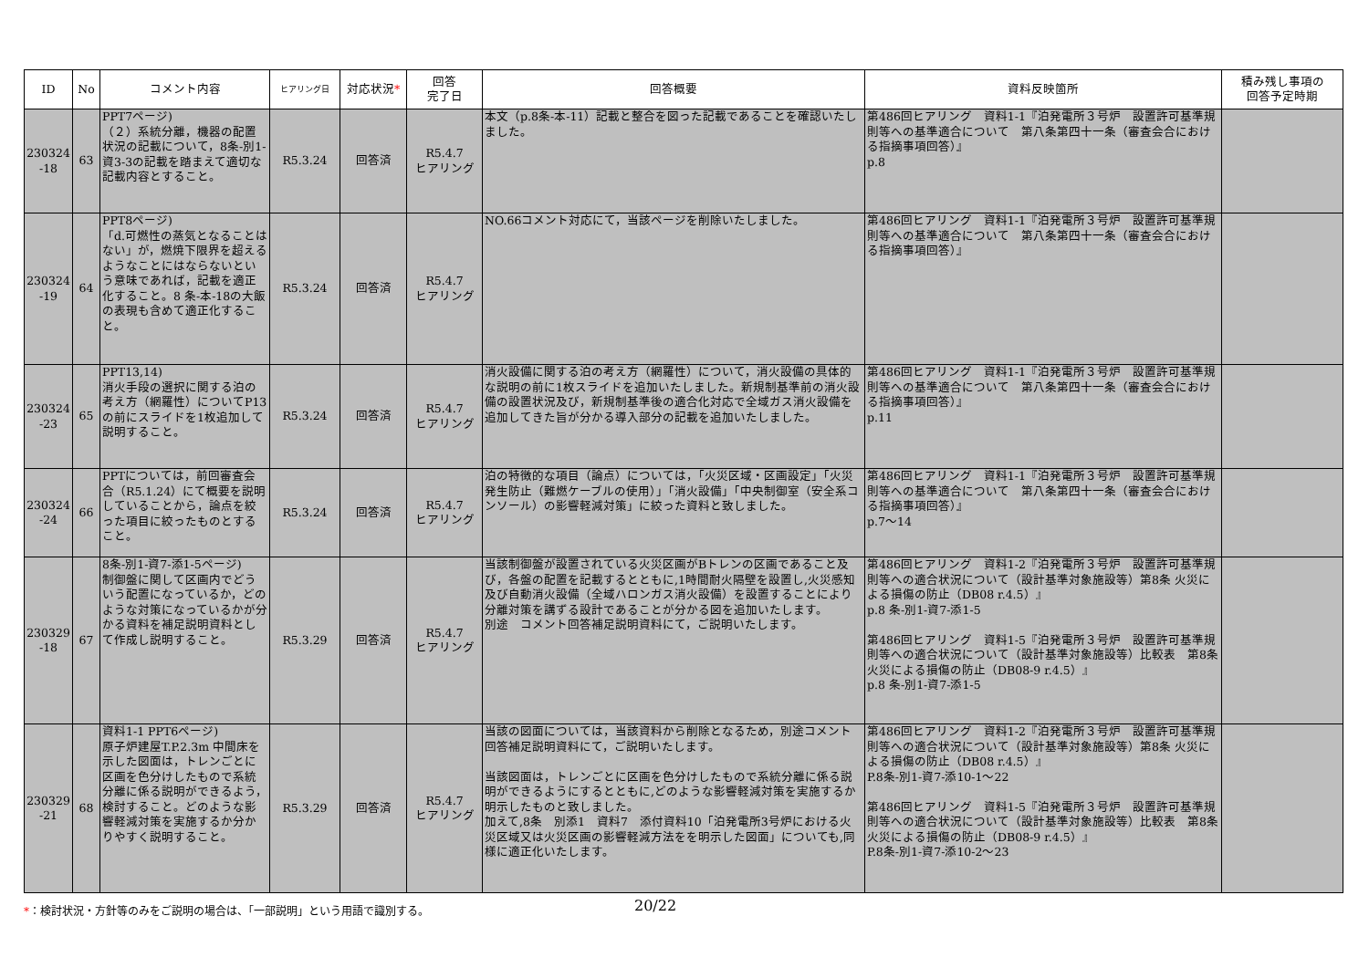| ID | No | コメント内容 | ヒアリング日 | 対応状況 * | 回答 完了日 | 回答概要 | 資料反映箇所 | 積み残し事項の 回答予定時期 |
| --- | --- | --- | --- | --- | --- | --- | --- | --- |
| 230324 -18 | 63 | PPT7ページ) （２）系統分離，機器の配置状況の記載について，8条-別1-資3-3の記載を踏まえて適切な記載内容とすること。 | R5.3.24 | 回答済 | R5.4.7 ヒアリング | 本文（p.8条-本-11）記載と整合を図った記載であることを確認いたしました。 | 第486回ヒアリング 資料1-1『泊発電所３号炉 設置許可基準規則等への基準適合について 第八条第四十一条（審査会合における指摘事項回答）』 p.8 | |
| 230324 -19 | 64 | PPT8ページ) 「d.可燃性の蒸気となることはない」が，燃焼下限界を超えるようなことにはならないという意味であれば，記載を適正化すること。8 条-本-18の大飯の表現も含めて適正化すること。 | R5.3.24 | 回答済 | R5.4.7 ヒアリング | NO.66コメント対応にて，当該ページを削除いたしました。 | 第486回ヒアリング 資料1-1『泊発電所３号炉 設置許可基準規則等への基準適合について 第八条第四十一条（審査会合における指摘事項回答）』 | |
| 230324 -23 | 65 | PPT13,14) 消火手段の選択に関する泊の考え方（網羅性）についてP13の前にスライドを1枚追加して説明すること。 | R5.3.24 | 回答済 | R5.4.7 ヒアリング | 消火設備に関する泊の考え方（網羅性）について，消火設備の具体的な説明の前に1枚スライドを追加いたしました。新規制基準前の消火設備の設置状況及び，新規制基準後の適合化対応で全域ガス消火設備を追加してきた旨が分かる導入部分の記載を追加いたしました。 | 第486回ヒアリング 資料1-1『泊発電所３号炉 設置許可基準規則等への基準適合について 第八条第四十一条（審査会合における指摘事項回答）』 p.11 | |
| 230324 -24 | 66 | PPTについては，前回審査会合（R5.1.24）にて概要を説明していることから，論点を絞った項目に絞ったものとすること。 | R5.3.24 | 回答済 | R5.4.7 ヒアリング | 泊の特徴的な項目（論点）については，「火災区域・区画設定」「火災発生防止（難燃ケーブルの使用）」「消火設備」「中央制御室（安全系コンソール）の影響軽減対策」に絞った資料と致しました。 | 第486回ヒアリング 資料1-1『泊発電所３号炉 設置許可基準規則等への基準適合について 第八条第四十一条（審査会合における指摘事項回答）』 p.7～14 | |
| 230329 -18 | 67 | 8条-別1-資7-添1-5ページ) 制御盤に関して区画内でどういう配置になっているか，どのような対策になっているかが分かる資料を補足説明資料として作成し説明すること。 | R5.3.29 | 回答済 | R5.4.7 ヒアリング | 当該制御盤が設置されている火災区画がBトレンの区画であること及び，各盤の配置を記載するとともに,1時間耐火隔壁を設置し,火災感知及び自動消火設備（全域ハロンガス消火設備）を設置することにより分離対策を講ずる設計であることが分かる図を追加いたします。 別途 コメント回答補足説明資料にて，ご説明いたします。 | 第486回ヒアリング 資料1-2『泊発電所３号炉 設置許可基準規則等への適合状況について（設計基準対象施設等）第8条 火災による損傷の防止（DB08 r.4.5）』 p.8 条-別1-資7-添1-5 第486回ヒアリング 資料1-5『泊発電所３号炉 設置許可基準規則等への適合状況について（設計基準対象施設等）比較表 第8条 火災による損傷の防止（DB08-9 r.4.5）』 p.8 条-別1-資7-添1-5 | |
| 230329 -21 | 68 | 資料1-1 PPT6ページ) 原子炉建屋T.P.2.3m 中間床を示した図面は，トレンごとに区画を色分けしたもので系統分離に係る説明ができるよう，検討すること。どのような影響軽減対策を実施するか分かりやすく説明すること。 | R5.3.29 | 回答済 | R5.4.7 ヒアリング | 当該の図面については，当該資料から削除となるため，別途コメント回答補足説明資料にて，ご説明いたします。 当該図面は，トレンごとに区画を色分けしたもので系統分離に係る説明ができるようにするとともに,どのような影響軽減対策を実施するか明示したものと致しました。 加えて,8条 別添1 資料7 添付資料10「泊発電所3号炉における火災区域又は火災区画の影響軽減方法をを明示した図面」についても,同様に適正化いたします。 | 第486回ヒアリング 資料1-2『泊発電所３号炉 設置許可基準規則等への適合状況について（設計基準対象施設等）第8条 火災による損傷の防止（DB08 r.4.5）』 P.8条-別1-資7-添10-1～22 第486回ヒアリング 資料1-5『泊発電所３号炉 設置許可基準規則等への適合状況について（設計基準対象施設等）比較表 第8条 火災による損傷の防止（DB08-9 r.4.5）』 P.8条-別1-資7-添10-2～23 | |
*：検討状況・方針等のみをご説明の場合は、「一部説明」という用語で識別する。
20/22